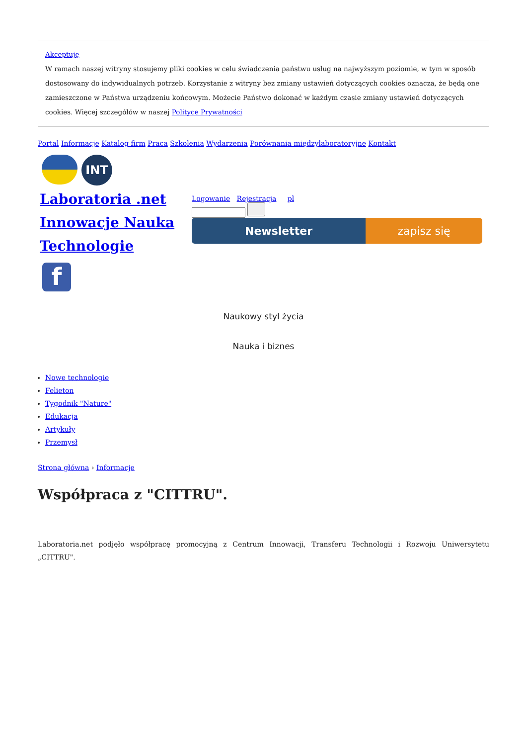Akceptuję
W ramach naszej witryny stosujemy pliki cookies w celu świadczenia państwu usług na najwyższym poziomie, w tym w sposób dostosowany do indywidualnych potrzeb. Korzystanie z witryny bez zmiany ustawień dotyczących cookies oznacza, że będą one zamieszczone w Państwa urządzeniu końcowym. Możecie Państwo dokonać w każdym czasie zmiany ustawień dotyczących cookies. Więcej szczegółów w naszej Polityce Prywatności
Portal Informacje Katalog firm Praca Szkolenia Wydarzenia Porównania międzylaboratoryjne Kontakt
INT
Laboratoria .net Innowacje Nauka Technologie
f
Logowanie Rejestracja pl
Newsletter zapisz się
Naukowy styl życia
Nauka i biznes
Nowe technologie
Felieton
Tygodnik "Nature"
Edukacja
Artykuły
Przemysł
Strona główna › Informacje
Współpraca z "CITTRU".
Laboratoria.net podjęło współpracę promocyjną z Centrum Innowacji, Transferu Technologii i Rozwoju Uniwersytetu „CITTRU".